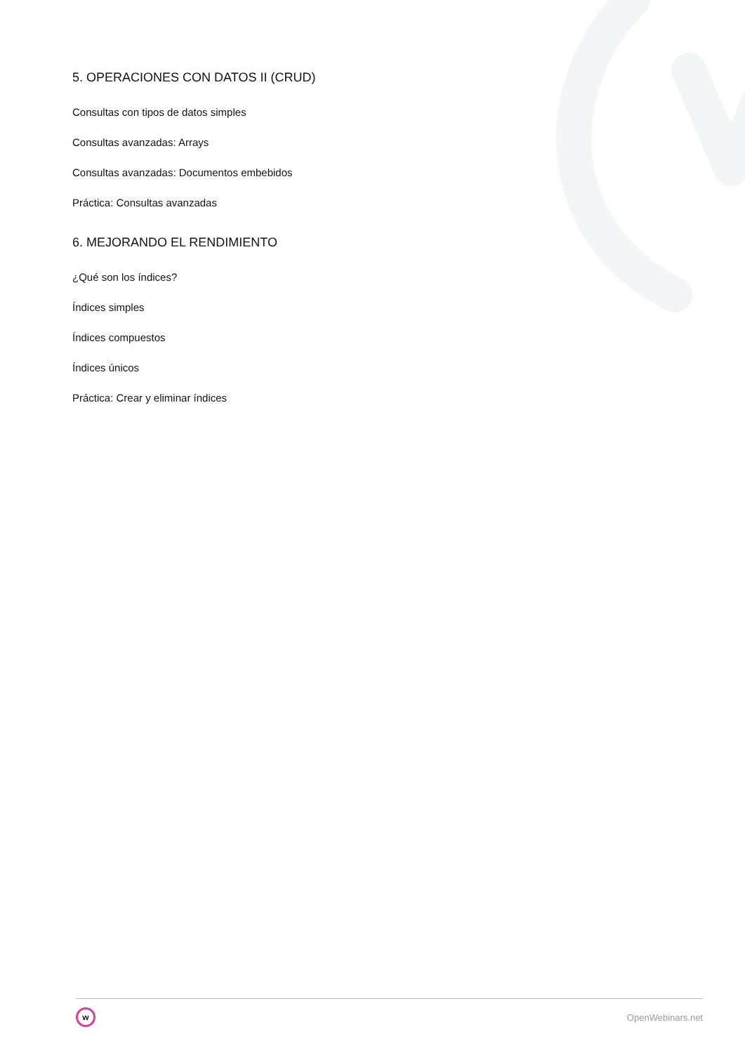5. OPERACIONES CON DATOS II (CRUD)
Consultas con tipos de datos simples
Consultas avanzadas: Arrays
Consultas avanzadas: Documentos embebidos
Práctica: Consultas avanzadas
6. MEJORANDO EL RENDIMIENTO
¿Qué son los índices?
Índices simples
Índices compuestos
Índices únicos
Práctica: Crear y eliminar índices
w
OpenWebinars.net